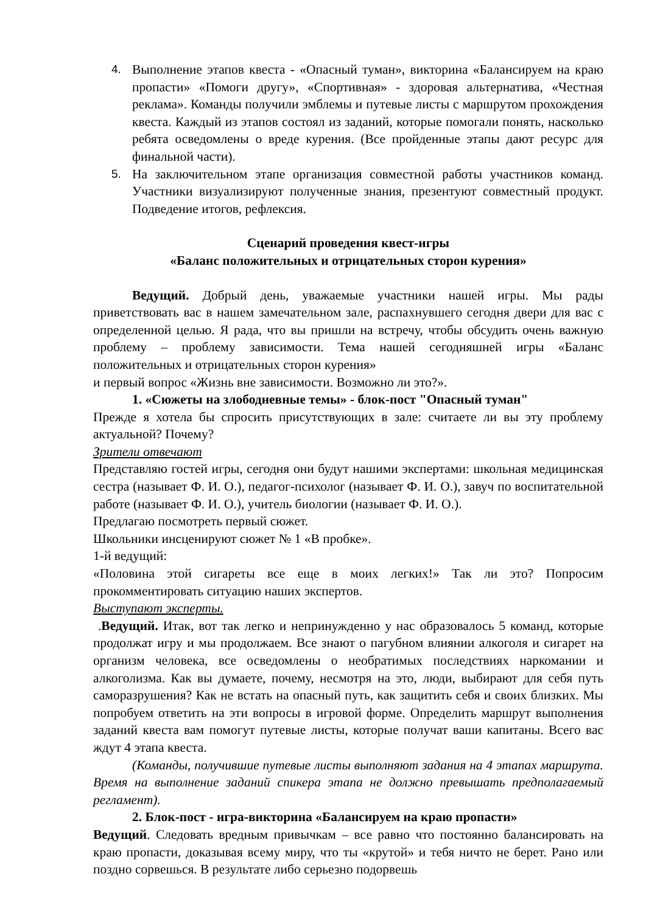4. Выполнение этапов квеста - «Опасный туман», викторина «Балансируем на краю пропасти» «Помоги другу», «Спортивная» - здоровая альтернатива, «Честная реклама». Команды получили эмблемы и путевые листы с маршрутом прохождения квеста. Каждый из этапов состоял из заданий, которые помогали понять, насколько ребята осведомлены о вреде курения. (Все пройденные этапы дают ресурс для финальной части).
5. На заключительном этапе организация совместной работы участников команд. Участники визуализируют полученные знания, презентуют совместный продукт. Подведение итогов, рефлексия.
Сценарий проведения квест-игры
«Баланс положительных и отрицательных сторон курения»
Ведущий. Добрый день, уважаемые участники нашей игры. Мы рады приветствовать вас в нашем замечательном зале, распахнувшего сегодня двери для вас с определенной целью. Я рада, что вы пришли на встречу, чтобы обсудить очень важную проблему – проблему зависимости. Тема нашей сегодняшней игры «Баланс положительных и отрицательных сторон курения»
и первый вопрос «Жизнь вне зависимости. Возможно ли это?».
1. «Сюжеты на злободневные темы» - блок-пост "Опасный туман"
Прежде я хотела бы спросить присутствующих в зале: считаете ли вы эту проблему актуальной? Почему?
Зрители отвечают
Представляю гостей игры, сегодня они будут нашими экспертами: школьная медицинская сестра (называет Ф. И. О.), педагог-психолог (называет Ф. И. О.), завуч по воспитательной работе (называет Ф. И. О.), учитель биологии (называет Ф. И. О.).
Предлагаю посмотреть первый сюжет.
Школьники инсценируют сюжет № 1 «В пробке».
1-й ведущий:
«Половина этой сигареты все еще в моих легких!» Так ли это? Попросим прокомментировать ситуацию наших экспертов.
Выступают эксперты.
.Ведущий. Итак, вот так легко и непринужденно у нас образовалось 5 команд, которые продолжат игру и мы продолжаем. Все знают о пагубном влиянии алкоголя и сигарет на организм человека, все осведомлены о необратимых последствиях наркомании и алкоголизма. Как вы думаете, почему, несмотря на это, люди, выбирают для себя путь саморазрушения? Как не встать на опасный путь, как защитить себя и своих близких. Мы попробуем ответить на эти вопросы в игровой форме. Определить маршрут выполнения заданий квеста вам помогут путевые листы, которые получат ваши капитаны. Всего вас ждут 4 этапа квеста.
(Команды, получившие путевые листы выполняют задания на 4 этапах маршрута. Время на выполнение заданий спикера этапа не должно превышать предполагаемый регламент).
2. Блок-пост - игра-викторина «Балансируем на краю пропасти»
Ведущий. Следовать вредным привычкам – все равно что постоянно балансировать на краю пропасти, доказывая всему миру, что ты «крутой» и тебя ничто не берет. Рано или поздно сорвешься. В результате либо серьезно подорвешь